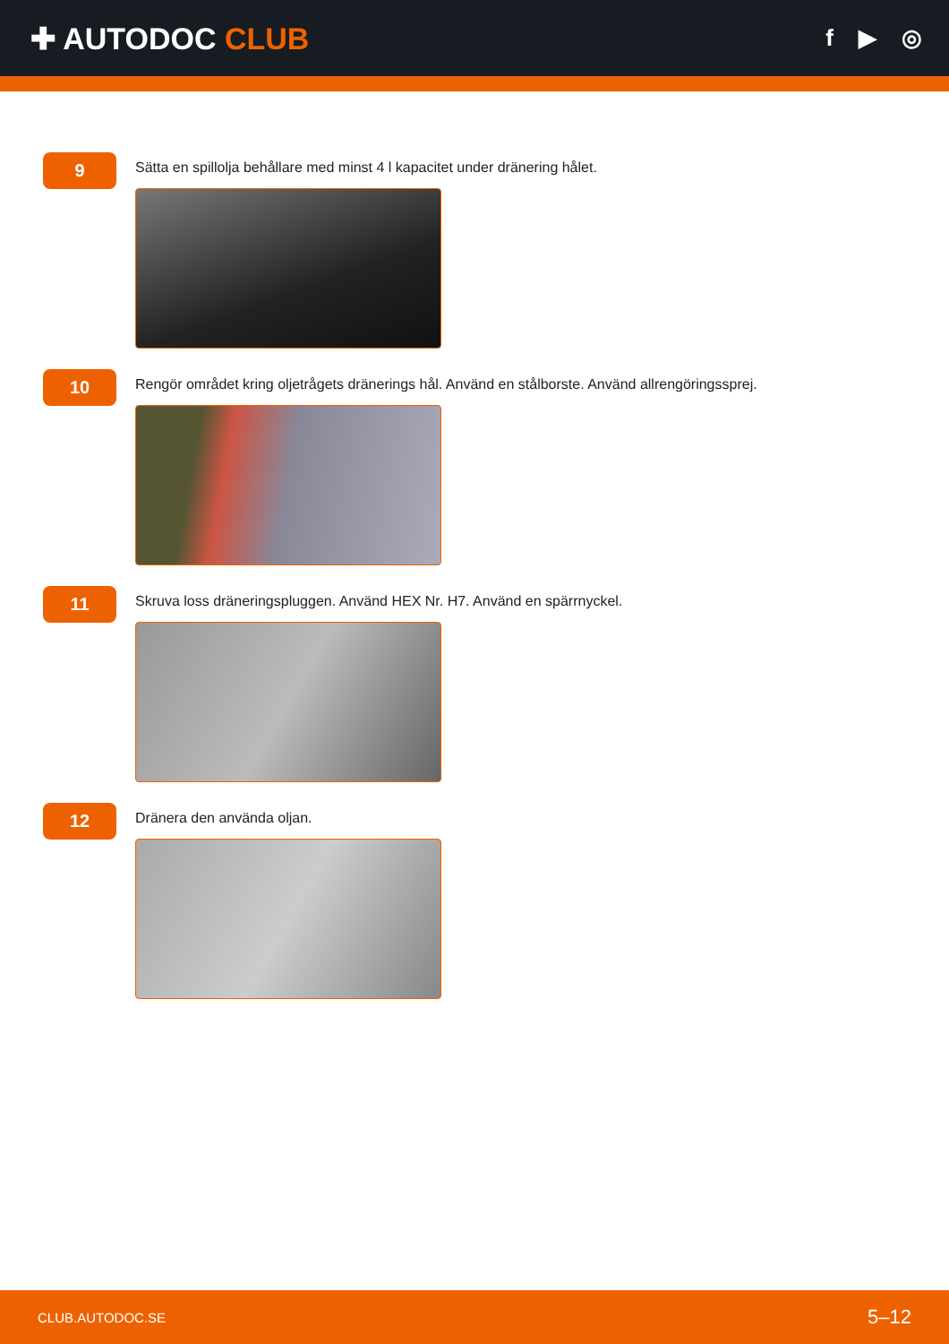✚ AUTODOC CLUB
f ▶ ◎
9
Sätta en spillolja behållare med minst 4 l kapacitet under dränering hålet.
10
Rengör området kring oljetrågets dränerings hål. Använd en stålborste. Använd allrengöringssprej.
11
Skruva loss dräneringspluggen. Använd HEX Nr. H7. Använd en spärrnyckel.
12
Dränera den använda oljan.
CLUB.AUTODOC.SE 5–12